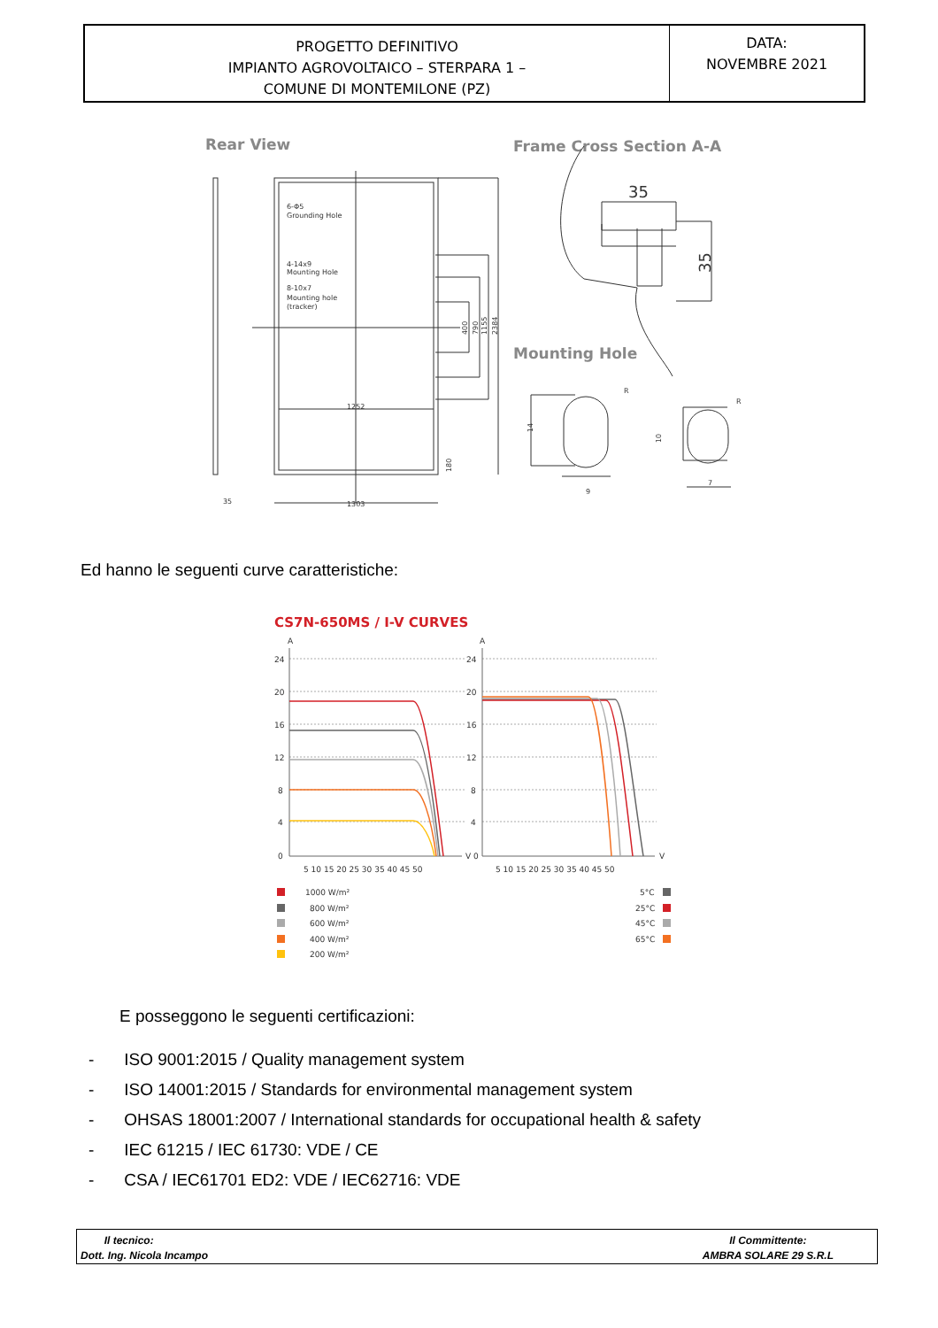| PROGETTO DEFINITIVO IMPIANTO AGROVOLTAICO – STERPARA 1 – COMUNE DI MONTEMILONE (PZ) | DATA: NOVEMBRE 2021 |
Rear View
Frame Cross Section A-A
Mounting Hole
6-Φ5
Grounding Hole
4-14x9
Mounting Hole
8-10x7
Mounting hole
(tracker)
1252
1303
35
400
790
1155
2384
180
9
7
14
10
R
R
35
35
Ed hanno le seguenti curve caratteristiche:
CS7N-650MS / I-V CURVES
A
A
24
20
16
12
8
4
0
24
20
16
12
8
4
V 0
V
5 10 15 20 25 30 35 40 45 50
5 10 15 20 25 30 35 40 45 50
1000 W/m²
800 W/m²
600 W/m²
400 W/m²
200 W/m²
5°C
25°C
45°C
65°C
E posseggono le seguenti certificazioni:
- ISO 9001:2015 / Quality management system
- ISO 14001:2015 / Standards for environmental management system
- OHSAS 18001:2007 / International standards for occupational health & safety
- IEC 61215 / IEC 61730: VDE / CE
- CSA / IEC61701 ED2: VDE / IEC62716: VDE
Il tecnico:
Dott. Ing. Nicola Incampo
Il Committente:
AMBRA SOLARE 29 S.R.L